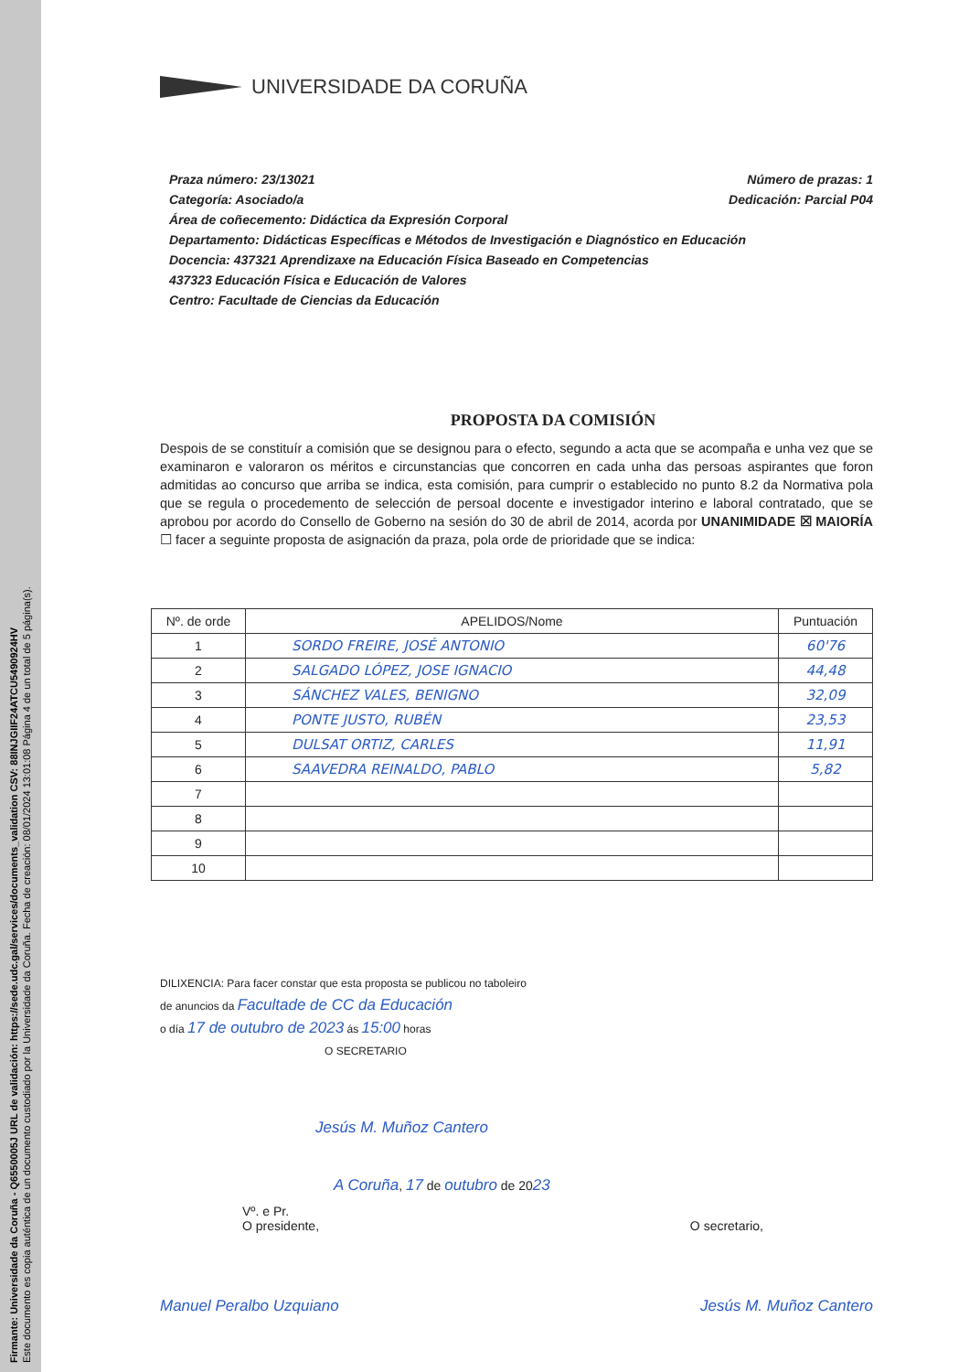Firmante: Universidade da Coruña - Q6550005J URL de validación: https://sede.udc.gal/services/documents_validation CSV: 88INJGIIF24ATCU5490924HV
Este documento es copia auténtica de un documento custodiado por la Universidade da Coruña. Fecha de creación: 08/01/2024 13:01:08 Página 4 de un total de 5 página(s).
UNIVERSIDADE DA CORUÑA
Praza número: 23/13021 Número de prazas: 1
Categoría: Asociado/a Dedicación: Parcial P04
Área de coñecemento: Didáctica da Expresión Corporal
Departamento: Didácticas Específicas e Métodos de Investigación e Diagnóstico en Educación
Docencia: 437321 Aprendizaxe na Educación Física Baseado en Competencias
437323 Educación Física e Educación de Valores
Centro: Facultade de Ciencias da Educación
PROPOSTA DA COMISIÓN
Despois de se constituír a comisión que se designou para o efecto, segundo a acta que se acompaña e unha vez que se examinaron e valoraron os méritos e circunstancias que concorren en cada unha das persoas aspirantes que foron admitidas ao concurso que arriba se indica, esta comisión, para cumprir o establecido no punto 8.2 da Normativa pola que se regula o procedemento de selección de persoal docente e investigador interino e laboral contratado, que se aprobou por acordo do Consello de Goberno na sesión do 30 de abril de 2014, acorda por UNANIMIDADE ☒ MAIORÍA ☐ facer a seguinte proposta de asignación da praza, pola orde de prioridade que se indica:
| Nº. de orde | APELIDOS/Nome | Puntuación |
| --- | --- | --- |
| 1 | SORDO FREIRE, JOSÉ ANTONIO | 60'76 |
| 2 | SALGADO LÓPEZ, JOSE IGNACIO | 44,48 |
| 3 | SÁNCHEZ VALES, BENIGNO | 32,09 |
| 4 | PONTE JUSTO, RUBÉN | 23,53 |
| 5 | DULSAT ORTIZ, CARLES | 11,91 |
| 6 | SAAVEDRA REINALDO, PABLO | 5,82 |
| 7 | | |
| 8 | | |
| 9 | | |
| 10 | | |
DILIXENCIA: Para facer constar que esta proposta se publicou no taboleiro
de anuncios da Facultade de CC da Educación
o día 17 de outubro de 2023 ás 15:00 horas
O SECRETARIO
Jesús M. Muñoz Cantero
A Coruña, 17 de outubro de 2023
Vº. e Pr.
O presidente,
O secretario,
Manuel Peralbo Uzquiano Jesús M. Muñoz Cantero